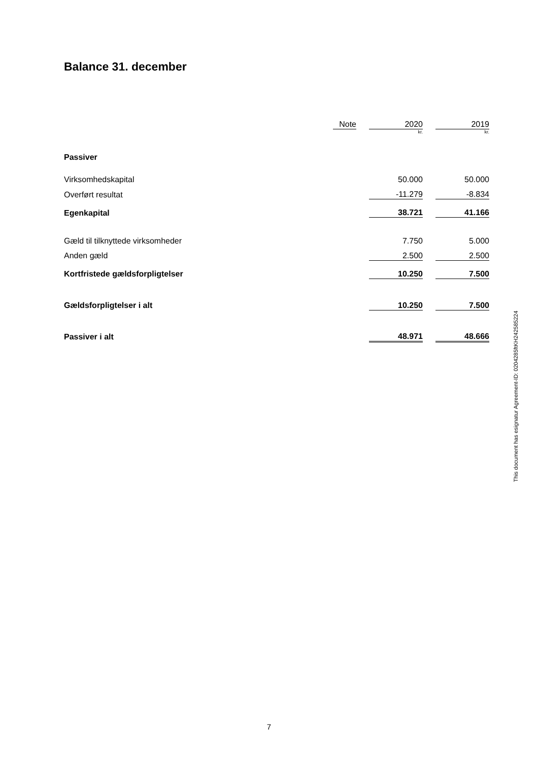Balance 31. december
| | Note | | 2020 | | 2019 |
| | | | kr. | | kr. |
| Passiver | | | | | |
| Virksomhedskapital | | | 50.000 | | 50.000 |
| Overført resultat | | | -11.279 | | -8.834 |
| Egenkapital | | | 38.721 | | 41.166 |
| Gæld til tilknyttede virksomheder | | | 7.750 | | 5.000 |
| Anden gæld | | | 2.500 | | 2.500 |
| Kortfristede gældsforpligtelser | | | 10.250 | | 7.500 |
| Gældsforpligtelser i alt | | | 10.250 | | 7.500 |
| Passiver i alt | | | 48.971 | | 48.666 |
This document has esignatur Agreement-ID: 0204285ftKH242585224
7